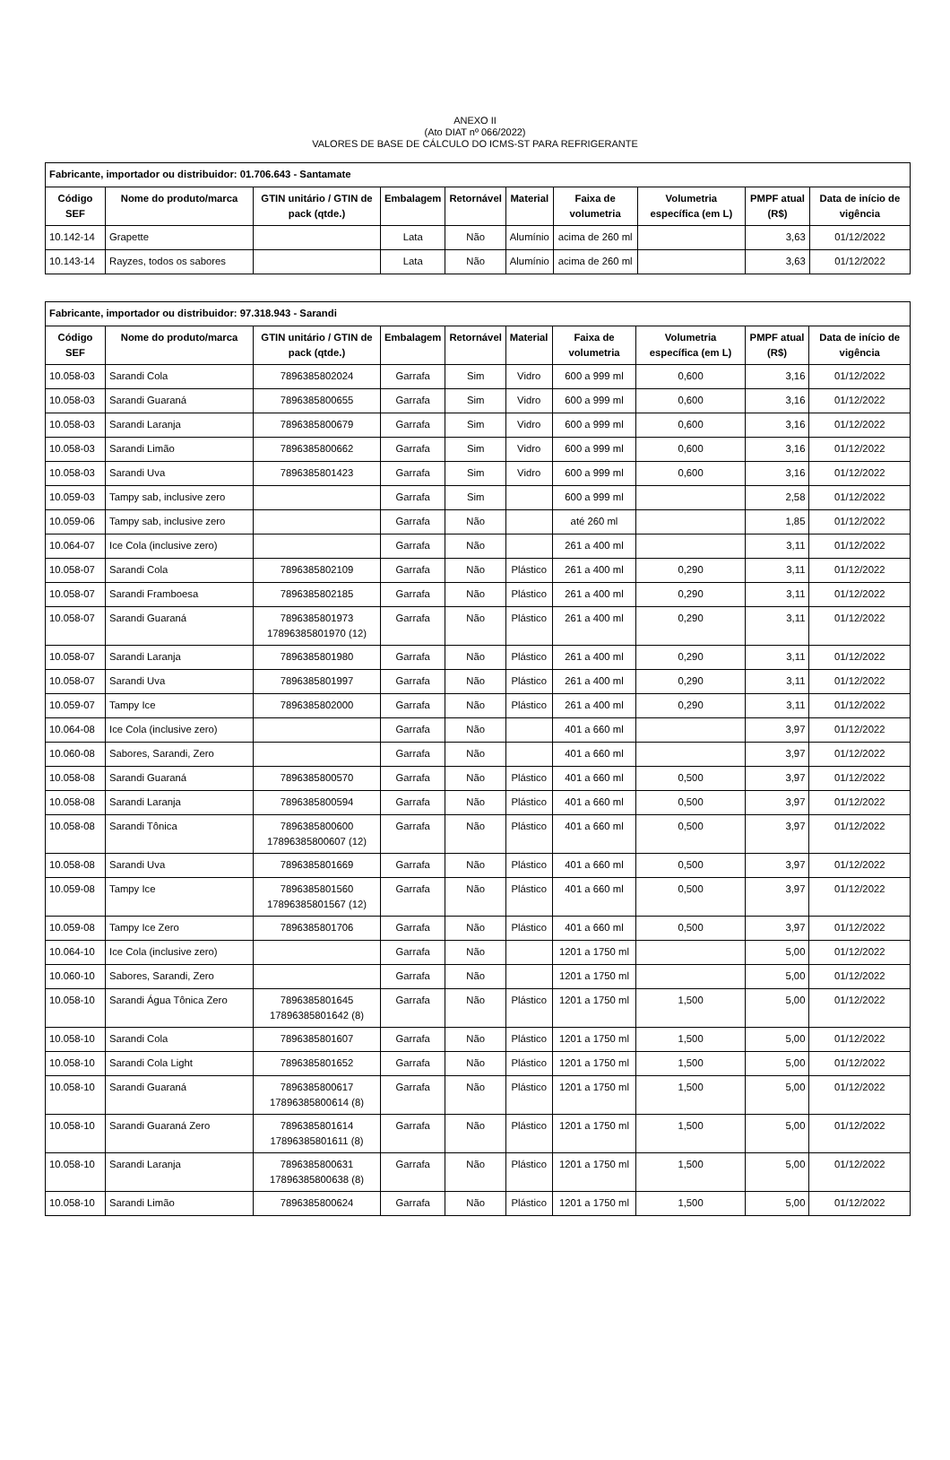ANEXO II
(Ato DIAT nº 066/2022)
VALORES DE BASE DE CÁLCULO DO ICMS-ST PARA REFRIGERANTE
| Fabricante, importador ou distribuidor: 01.706.643 - Santamate | | | | | | | | | |
| --- | --- | --- | --- | --- | --- | --- | --- | --- | --- |
| Código SEF | Nome do produto/marca | GTIN unitário / GTIN de pack (qtde.) | Embalagem | Retornável | Material | Faixa de volumetria | Volumetria específica (em L) | PMPF atual (R$) | Data de início de vigência |
| 10.142-14 | Grapette | | Lata | Não | Alumínio | acima de 260 ml | | 3,63 | 01/12/2022 |
| 10.143-14 | Rayzes, todos os sabores | | Lata | Não | Alumínio | acima de 260 ml | | 3,63 | 01/12/2022 |
| Fabricante, importador ou distribuidor: 97.318.943 - Sarandi | | | | | | | | | |
| --- | --- | --- | --- | --- | --- | --- | --- | --- | --- |
| Código SEF | Nome do produto/marca | GTIN unitário / GTIN de pack (qtde.) | Embalagem | Retornável | Material | Faixa de volumetria | Volumetria específica (em L) | PMPF atual (R$) | Data de início de vigência |
| 10.058-03 | Sarandi Cola | 7896385802024 | Garrafa | Sim | Vidro | 600 a 999 ml | 0,600 | 3,16 | 01/12/2022 |
| 10.058-03 | Sarandi Guaraná | 7896385800655 | Garrafa | Sim | Vidro | 600 a 999 ml | 0,600 | 3,16 | 01/12/2022 |
| 10.058-03 | Sarandi Laranja | 7896385800679 | Garrafa | Sim | Vidro | 600 a 999 ml | 0,600 | 3,16 | 01/12/2022 |
| 10.058-03 | Sarandi Limão | 7896385800662 | Garrafa | Sim | Vidro | 600 a 999 ml | 0,600 | 3,16 | 01/12/2022 |
| 10.058-03 | Sarandi Uva | 7896385801423 | Garrafa | Sim | Vidro | 600 a 999 ml | 0,600 | 3,16 | 01/12/2022 |
| 10.059-03 | Tampy sab, inclusive zero | | Garrafa | Sim | | 600 a 999 ml | | 2,58 | 01/12/2022 |
| 10.059-06 | Tampy sab, inclusive zero | | Garrafa | Não | | até 260 ml | | 1,85 | 01/12/2022 |
| 10.064-07 | Ice Cola (inclusive zero) | | Garrafa | Não | | 261 a 400 ml | | 3,11 | 01/12/2022 |
| 10.058-07 | Sarandi Cola | 7896385802109 | Garrafa | Não | Plástico | 261 a 400 ml | 0,290 | 3,11 | 01/12/2022 |
| 10.058-07 | Sarandi Framboesa | 7896385802185 | Garrafa | Não | Plástico | 261 a 400 ml | 0,290 | 3,11 | 01/12/2022 |
| 10.058-07 | Sarandi Guaraná | 7896385801973 17896385801970 (12) | Garrafa | Não | Plástico | 261 a 400 ml | 0,290 | 3,11 | 01/12/2022 |
| 10.058-07 | Sarandi Laranja | 7896385801980 | Garrafa | Não | Plástico | 261 a 400 ml | 0,290 | 3,11 | 01/12/2022 |
| 10.058-07 | Sarandi Uva | 7896385801997 | Garrafa | Não | Plástico | 261 a 400 ml | 0,290 | 3,11 | 01/12/2022 |
| 10.059-07 | Tampy Ice | 7896385802000 | Garrafa | Não | Plástico | 261 a 400 ml | 0,290 | 3,11 | 01/12/2022 |
| 10.064-08 | Ice Cola (inclusive zero) | | Garrafa | Não | | 401 a 660 ml | | 3,97 | 01/12/2022 |
| 10.060-08 | Sabores, Sarandi, Zero | | Garrafa | Não | | 401 a 660 ml | | 3,97 | 01/12/2022 |
| 10.058-08 | Sarandi Guaraná | 7896385800570 | Garrafa | Não | Plástico | 401 a 660 ml | 0,500 | 3,97 | 01/12/2022 |
| 10.058-08 | Sarandi Laranja | 7896385800594 | Garrafa | Não | Plástico | 401 a 660 ml | 0,500 | 3,97 | 01/12/2022 |
| 10.058-08 | Sarandi Tônica | 7896385800600 17896385800607 (12) | Garrafa | Não | Plástico | 401 a 660 ml | 0,500 | 3,97 | 01/12/2022 |
| 10.058-08 | Sarandi Uva | 7896385801669 | Garrafa | Não | Plástico | 401 a 660 ml | 0,500 | 3,97 | 01/12/2022 |
| 10.059-08 | Tampy Ice | 7896385801560 17896385801567 (12) | Garrafa | Não | Plástico | 401 a 660 ml | 0,500 | 3,97 | 01/12/2022 |
| 10.059-08 | Tampy Ice Zero | 7896385801706 | Garrafa | Não | Plástico | 401 a 660 ml | 0,500 | 3,97 | 01/12/2022 |
| 10.064-10 | Ice Cola (inclusive zero) | | Garrafa | Não | | 1201 a 1750 ml | | 5,00 | 01/12/2022 |
| 10.060-10 | Sabores, Sarandi, Zero | | Garrafa | Não | | 1201 a 1750 ml | | 5,00 | 01/12/2022 |
| 10.058-10 | Sarandi Água Tônica Zero | 7896385801645 17896385801642 (8) | Garrafa | Não | Plástico | 1201 a 1750 ml | 1,500 | 5,00 | 01/12/2022 |
| 10.058-10 | Sarandi Cola | 7896385801607 | Garrafa | Não | Plástico | 1201 a 1750 ml | 1,500 | 5,00 | 01/12/2022 |
| 10.058-10 | Sarandi Cola Light | 7896385801652 | Garrafa | Não | Plástico | 1201 a 1750 ml | 1,500 | 5,00 | 01/12/2022 |
| 10.058-10 | Sarandi Guaraná | 7896385800617 17896385800614 (8) | Garrafa | Não | Plástico | 1201 a 1750 ml | 1,500 | 5,00 | 01/12/2022 |
| 10.058-10 | Sarandi Guaraná Zero | 7896385801614 17896385801611 (8) | Garrafa | Não | Plástico | 1201 a 1750 ml | 1,500 | 5,00 | 01/12/2022 |
| 10.058-10 | Sarandi Laranja | 7896385800631 17896385800638 (8) | Garrafa | Não | Plástico | 1201 a 1750 ml | 1,500 | 5,00 | 01/12/2022 |
| 10.058-10 | Sarandi Limão | 7896385800624 | Garrafa | Não | Plástico | 1201 a 1750 ml | 1,500 | 5,00 | 01/12/2022 |